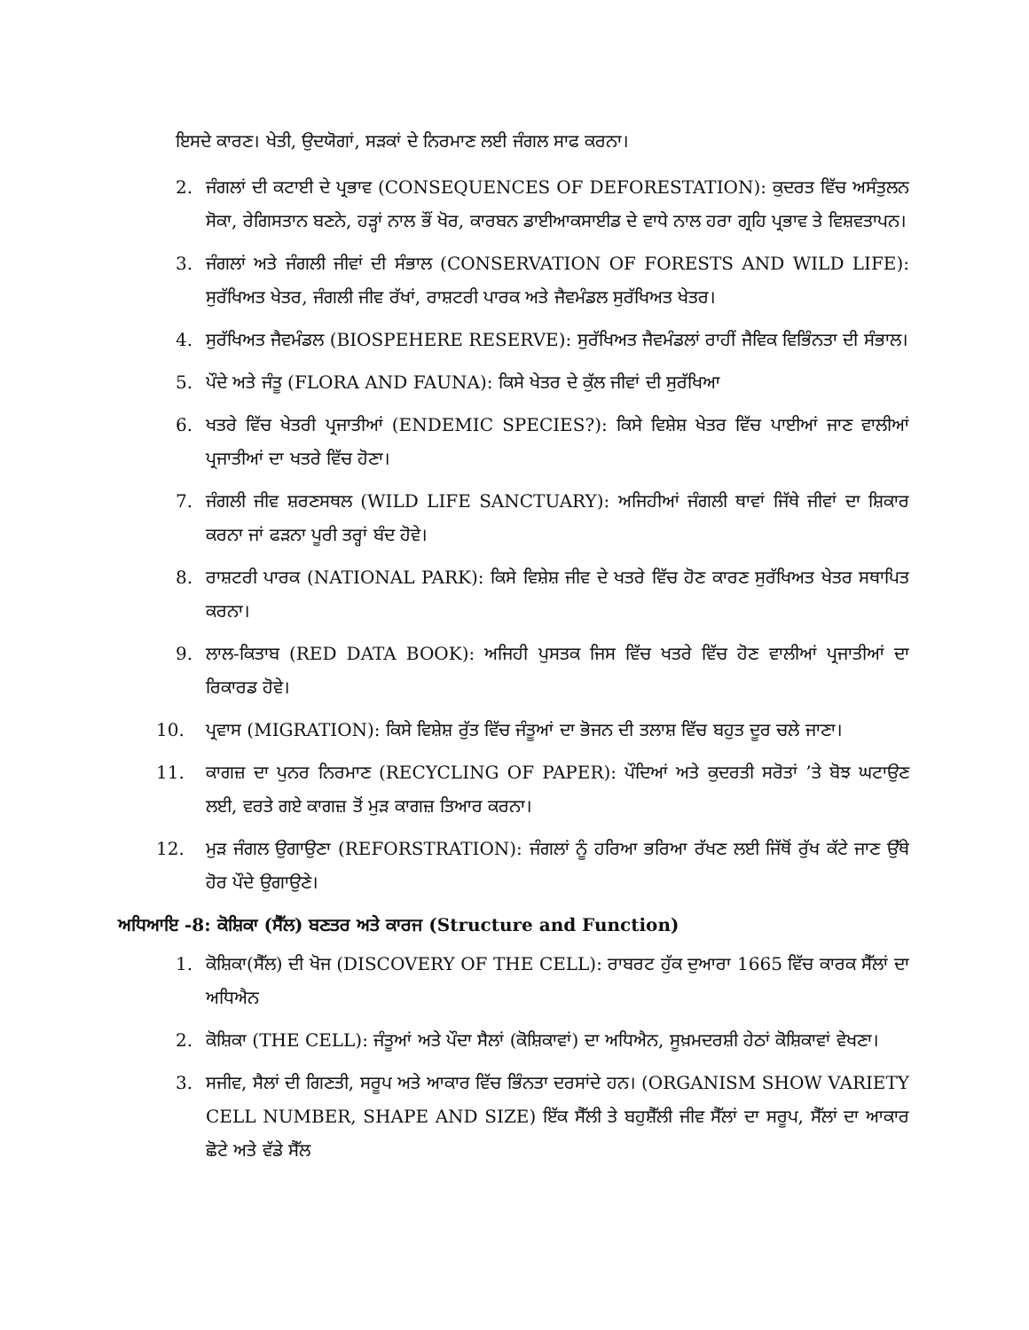ਇਸਦੇ ਕਾਰਣ। ਖੇਤੀ, ਉਦਯੋਗਾਂ, ਸੜਕਾਂ ਦੇ ਨਿਰਮਾਣ ਲਈ ਜੰਗਲ ਸਾਫ ਕਰਨਾ।
2. ਜੰਗਲਾਂ ਦੀ ਕਟਾਈ ਦੇ ਪ੍ਰਭਾਵ (CONSEQUENCES OF DEFORESTATION): ਕੁਦਰਤ ਵਿੱਚ ਅਸੰਤੁਲਨ ਸੋਕਾ, ਰੇਗਿਸਤਾਨ ਬਣਨੇ, ਹੜ੍ਹਾਂ ਨਾਲ ਭੌਂ ਖੋਰ, ਕਾਰਬਨ ਡਾਈਆਕਸਾਈਡ ਦੇ ਵਾਧੇ ਨਾਲ ਹਰਾ ਗ੍ਰਹਿ ਪ੍ਰਭਾਵ ਤੇ ਵਿਸ਼ਵਤਾਪਨ।
3. ਜੰਗਲਾਂ ਅਤੇ ਜੰਗਲੀ ਜੀਵਾਂ ਦੀ ਸੰਭਾਲ (CONSERVATION OF FORESTS AND WILD LIFE): ਸੁਰੱਖਿਅਤ ਖੇਤਰ, ਜੰਗਲੀ ਜੀਵ ਰੱਖਾਂ, ਰਾਸ਼ਟਰੀ ਪਾਰਕ ਅਤੇ ਜੈਵਮੰਡਲ ਸੁਰੱਖਿਅਤ ਖੇਤਰ।
4. ਸੁਰੱਖਿਅਤ ਜੈਵਮੰਡਲ (BIOSPEHERE RESERVE): ਸੁਰੱਖਿਅਤ ਜੈਵਮੰਡਲਾਂ ਰਾਹੀਂ ਜੈਵਿਕ ਵਿਭਿੰਨਤਾ ਦੀ ਸੰਭਾਲ।
5. ਪੌਦੇ ਅਤੇ ਜੰਤੂ (FLORA AND FAUNA): ਕਿਸੇ ਖੇਤਰ ਦੇ ਕੁੱਲ ਜੀਵਾਂ ਦੀ ਸੁਰੱਖਿਆ
6. ਖਤਰੇ ਵਿੱਚ ਖੇਤਰੀ ਪ੍ਰਜਾਤੀਆਂ (ENDEMIC SPECIES?): ਕਿਸੇ ਵਿਸ਼ੇਸ਼ ਖੇਤਰ ਵਿੱਚ ਪਾਈਆਂ ਜਾਣ ਵਾਲੀਆਂ ਪ੍ਰਜਾਤੀਆਂ ਦਾ ਖਤਰੇ ਵਿੱਚ ਹੋਣਾ।
7. ਜੰਗਲੀ ਜੀਵ ਸ਼ਰਣਸਥਲ (WILD LIFE SANCTUARY): ਅਜਿਹੀਆਂ ਜੰਗਲੀ ਥਾਵਾਂ ਜਿੱਥੇ ਜੀਵਾਂ ਦਾ ਸ਼ਿਕਾਰ ਕਰਨਾ ਜਾਂ ਫੜਨਾ ਪੂਰੀ ਤਰ੍ਹਾਂ ਬੰਦ ਹੋਵੇ।
8. ਰਾਸ਼ਟਰੀ ਪਾਰਕ (NATIONAL PARK): ਕਿਸੇ ਵਿਸ਼ੇਸ਼ ਜੀਵ ਦੇ ਖਤਰੇ ਵਿੱਚ ਹੋਣ ਕਾਰਣ ਸੁਰੱਖਿਅਤ ਖੇਤਰ ਸਥਾਪਿਤ ਕਰਨਾ।
9. ਲਾਲ-ਕਿਤਾਬ (RED DATA BOOK): ਅਜਿਹੀ ਪੁਸਤਕ ਜਿਸ ਵਿੱਚ ਖਤਰੇ ਵਿੱਚ ਹੋਣ ਵਾਲੀਆਂ ਪ੍ਰਜਾਤੀਆਂ ਦਾ ਰਿਕਾਰਡ ਹੋਵੇ।
10. ਪ੍ਰਵਾਸ (MIGRATION): ਕਿਸੇ ਵਿਸ਼ੇਸ਼ ਰੁੱਤ ਵਿੱਚ ਜੰਤੂਆਂ ਦਾ ਭੋਜਨ ਦੀ ਤਲਾਸ਼ ਵਿੱਚ ਬਹੁਤ ਦੂਰ ਚਲੇ ਜਾਣਾ।
11. ਕਾਗਜ਼ ਦਾ ਪੁਨਰ ਨਿਰਮਾਣ (RECYCLING OF PAPER): ਪੌਦਿਆਂ ਅਤੇ ਕੁਦਰਤੀ ਸਰੋਤਾਂ ’ਤੇ ਬੋਝ ਘਟਾਉਣ ਲਈ, ਵਰਤੇ ਗਏ ਕਾਗਜ਼ ਤੋਂ ਮੁੜ ਕਾਗਜ਼ ਤਿਆਰ ਕਰਨਾ।
12. ਮੁੜ ਜੰਗਲ ਉਗਾਉਣਾ (REFORSTRATION): ਜੰਗਲਾਂ ਨੂੰ ਹਰਿਆ ਭਰਿਆ ਰੱਖਣ ਲਈ ਜਿੱਥੋਂ ਰੁੱਖ ਕੱਟੇ ਜਾਣ ਉੱਥੇ ਹੋਰ ਪੌਦੇ ਉਗਾਉਣੇ।
ਅਧਿਆਇ -8: ਕੋਸ਼ਿਕਾ (ਸੈੱਲ) ਬਣਤਰ ਅਤੇ ਕਾਰਜ (Structure and Function)
1. ਕੋਸ਼ਿਕਾ(ਸੈੱਲ) ਦੀ ਖੋਜ (DISCOVERY OF THE CELL): ਰਾਬਰਟ ਹੁੱਕ ਦੁਆਰਾ 1665 ਵਿੱਚ ਕਾਰਕ ਸੈੱਲਾਂ ਦਾ ਅਧਿਐਨ
2. ਕੋਸ਼ਿਕਾ (THE CELL): ਜੰਤੂਆਂ ਅਤੇ ਪੌਦਾ ਸੈਲਾਂ (ਕੋਸ਼ਿਕਾਵਾਂ) ਦਾ ਅਧਿਐਨ, ਸੂਖ਼ਮਦਰਸ਼ੀ ਹੇਠਾਂ ਕੋਸ਼ਿਕਾਵਾਂ ਵੇਖਣਾ।
3. ਸਜੀਵ, ਸੈਲਾਂ ਦੀ ਗਿਣਤੀ, ਸਰੂਪ ਅਤੇ ਆਕਾਰ ਵਿੱਚ ਭਿੰਨਤਾ ਦਰਸਾਂਦੇ ਹਨ। (ORGANISM SHOW VARIETY CELL NUMBER, SHAPE AND SIZE) ਇੱਕ ਸੈੱਲੀ ਤੇ ਬਹੁਸ਼ੈੱਲੀ ਜੀਵ ਸੈੱਲਾਂ ਦਾ ਸਰੂਪ, ਸੈੱਲਾਂ ਦਾ ਆਕਾਰ ਛੋਟੇ ਅਤੇ ਵੱਡੇ ਸੈੱਲ